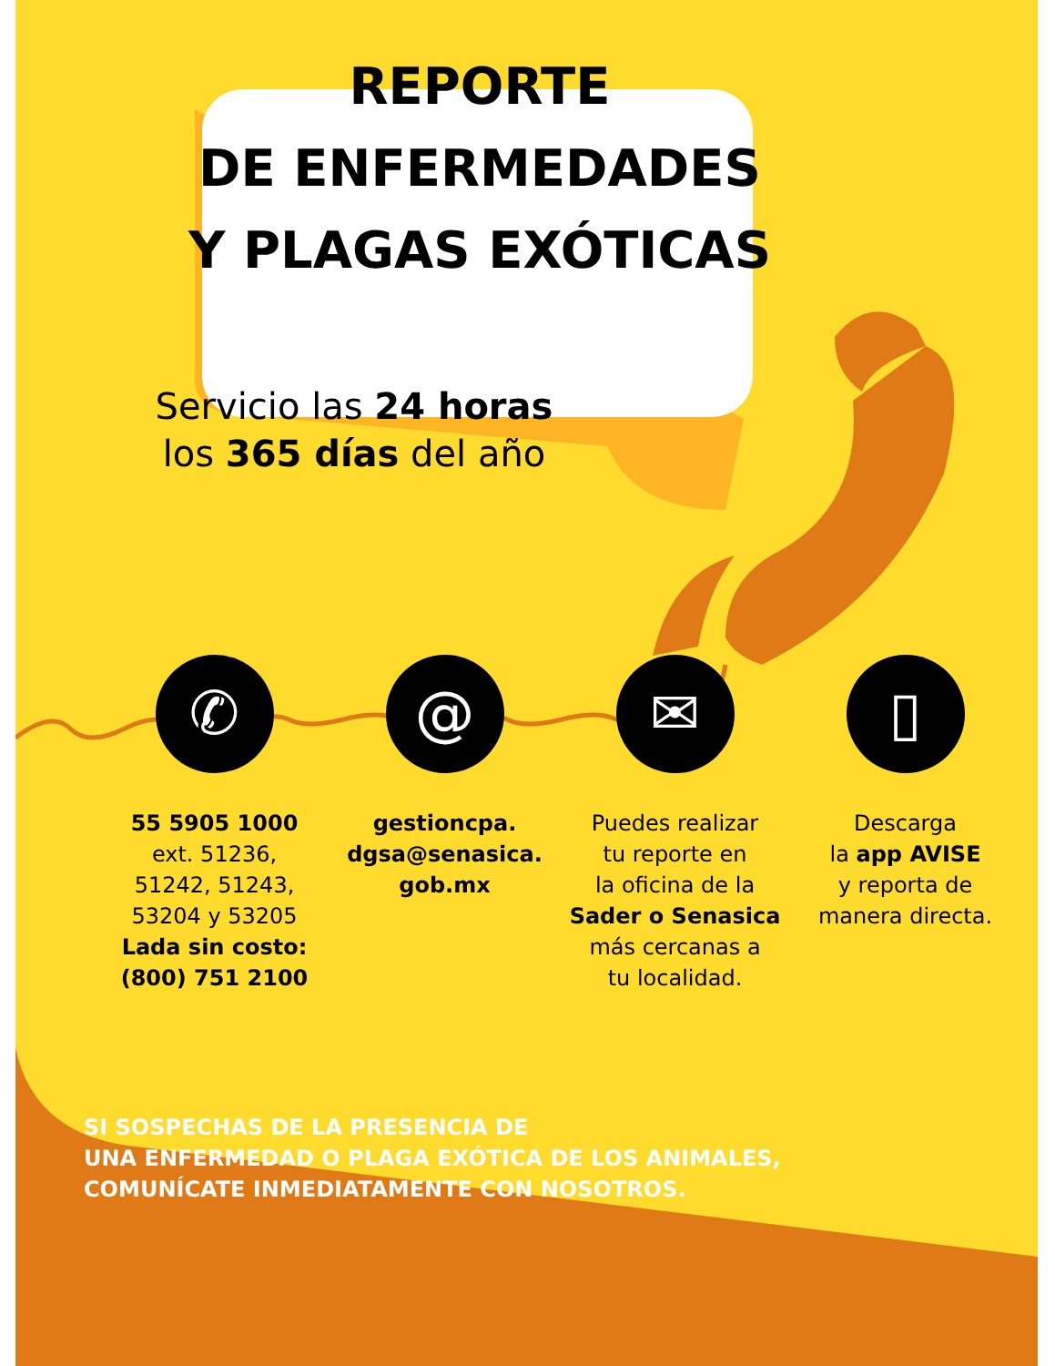REPORTE
DE ENFERMEDADES
Y PLAGAS EXÓTICAS
Servicio las 24 horas
los 365 días del año
✆
55 5905 1000
ext. 51236,
51242, 51243,
53204 y 53205
Lada sin costo:
(800) 751 2100
@
gestioncpa.
dgsa@senasica.
gob.mx
✉
Puedes realizar
tu reporte en
la oficina de la
Sader o Senasica
más cercanas a
tu localidad.
▯
Descarga
la app AVISE
y reporta de
manera directa.
SI SOSPECHAS DE LA PRESENCIA DE
UNA ENFERMEDAD O PLAGA EXÓTICA DE LOS ANIMALES,
COMUNÍCATE INMEDIATAMENTE CON NOSOTROS.